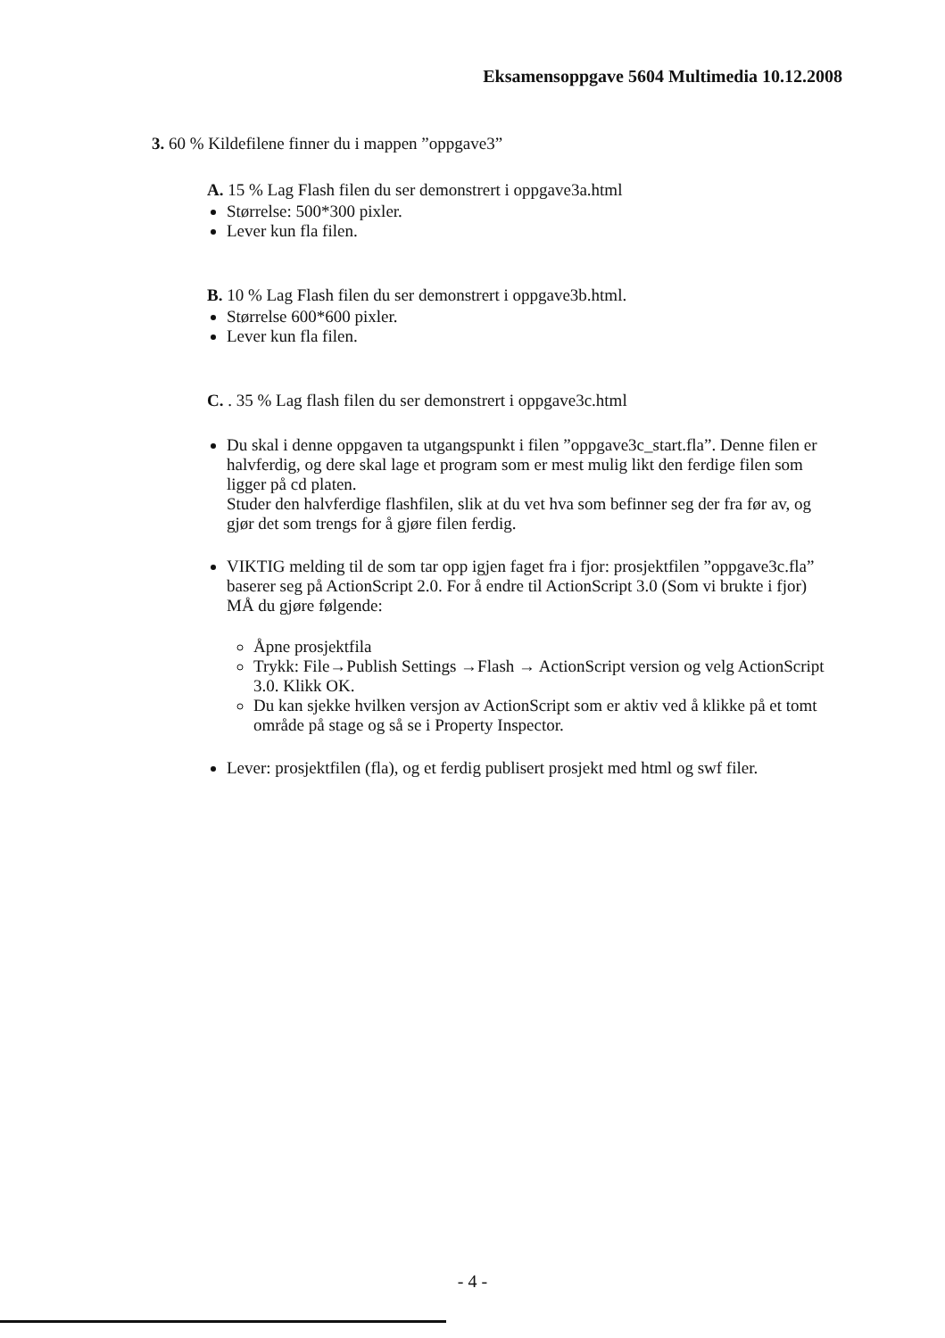Eksamensoppgave 5604 Multimedia 10.12.2008
3. 60 % Kildefilene finner du i mappen ”oppgave3”
A. 15 % Lag Flash filen du ser demonstrert i oppgave3a.html
Størrelse: 500*300 pixler.
Lever kun fla filen.
B. 10 % Lag Flash filen du ser demonstrert i oppgave3b.html.
Størrelse 600*600 pixler.
Lever kun fla filen.
C. . 35 % Lag flash filen du ser demonstrert i oppgave3c.html
Du skal i denne oppgaven ta utgangspunkt i filen ”oppgave3c_start.fla”. Denne filen er halvferdig, og dere skal lage et program som er mest mulig likt den ferdige filen som ligger på cd platen.
Studer den halvferdige flashfilen, slik at du vet hva som befinner seg der fra før av, og gjør det som trengs for å gjøre filen ferdig.
VIKTIG melding til de som tar opp igjen faget fra i fjor: prosjektfilen ”oppgave3c.fla” baserer seg på ActionScript 2.0. For å endre til ActionScript 3.0 (Som vi brukte i fjor) MÅ du gjøre følgende:
Åpne prosjektfila
Trykk: File→Publish Settings →Flash → ActionScript version og velg ActionScript 3.0. Klikk OK.
Du kan sjekke hvilken versjon av ActionScript som er aktiv ved å klikke på et tomt område på stage og så se i Property Inspector.
Lever: prosjektfilen (fla), og et ferdig publisert prosjekt med html og swf filer.
- 4 -